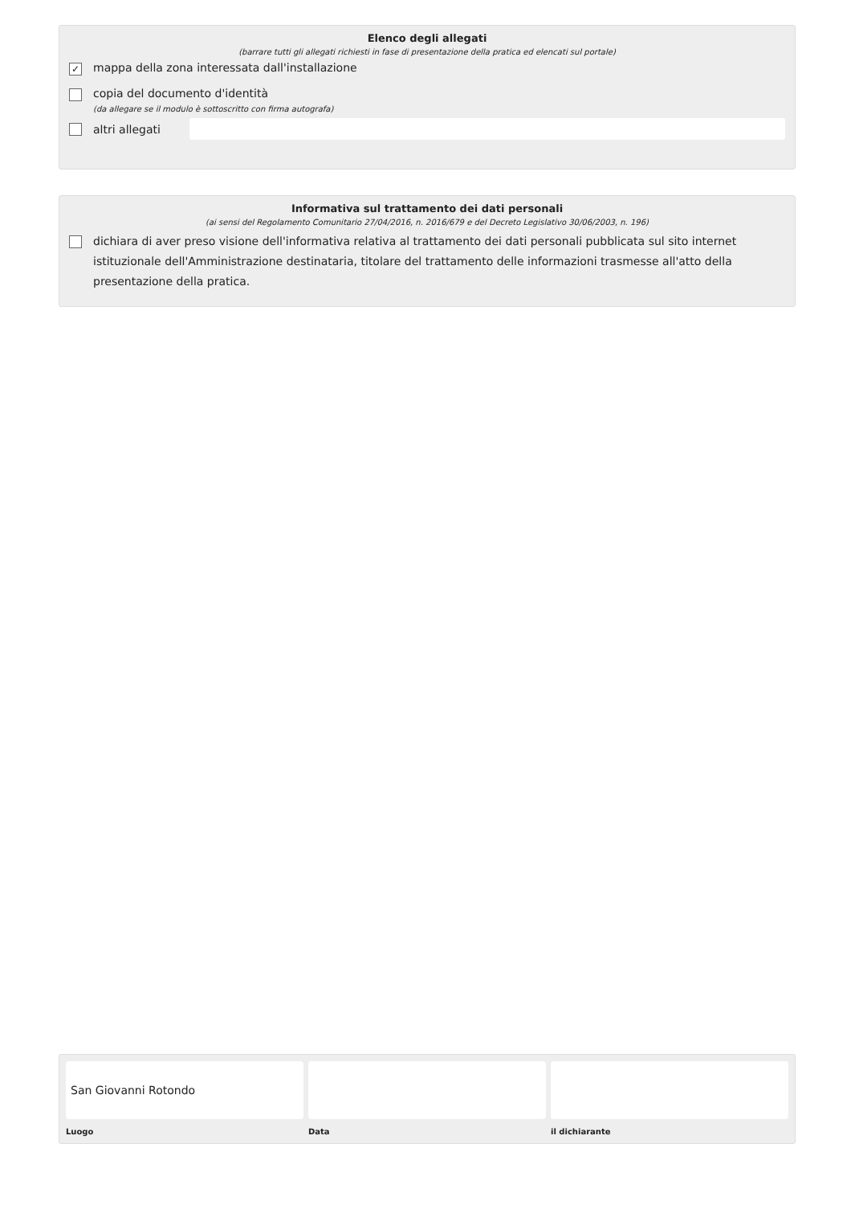Elenco degli allegati
(barrare tutti gli allegati richiesti in fase di presentazione della pratica ed elencati sul portale)
✓
mappa della zona interessata dall'installazione
copia del documento d'identità
(da allegare se il modulo è sottoscritto con firma autografa)
altri allegati
Informativa sul trattamento dei dati personali
(ai sensi del Regolamento Comunitario 27/04/2016, n. 2016/679 e del Decreto Legislativo 30/06/2003, n. 196)
dichiara di aver preso visione dell'informativa relativa al trattamento dei dati personali pubblicata sul sito internet istituzionale dell'Amministrazione destinataria, titolare del trattamento delle informazioni trasmesse all'atto della presentazione della pratica.
San Giovanni Rotondo
Luogo
Data il dichiarante